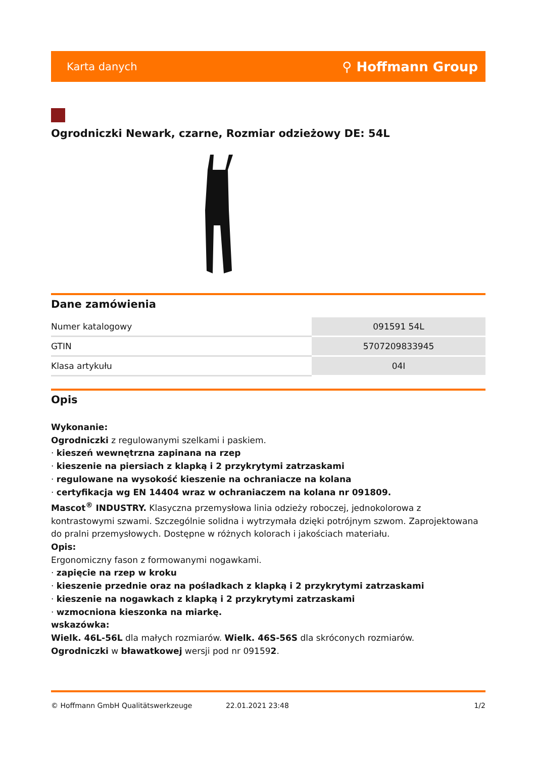Karta danych ⚲ Hoffmann Group
Ogrodniczki Newark, czarne, Rozmiar odzieżowy DE: 54L
Dane zamówienia
| Numer katalogowy | 091591 54L |
| GTIN | 5707209833945 |
| Klasa artykułu | 04I |
Opis
Wykonanie:
Ogrodniczki z regulowanymi szelkami i paskiem.
· kieszeń wewnętrzna zapinana na rzep
· kieszenie na piersiach z klapką i 2 przykrytymi zatrzaskami
· regulowane na wysokość kieszenie na ochraniacze na kolana
· certyfikacja wg EN 14404 wraz w ochraniaczem na kolana nr 091809.
Mascot<sup>®</sup> INDUSTRY. Klasyczna przemysłowa linia odzieży roboczej, jednokolorowa z kontrastowymi szwami. Szczególnie solidna i wytrzymała dzięki potrójnym szwom. Zaprojektowana do pralni przemysłowych. Dostępne w różnych kolorach i jakościach materiału.
Opis:
Ergonomiczny fason z formowanymi nogawkami.
· zapięcie na rzep w kroku
· kieszenie przednie oraz na pośladkach z klapką i 2 przykrytymi zatrzaskami
· kieszenie na nogawkach z klapką i 2 przykrytymi zatrzaskami
· wzmocniona kieszonka na miarkę.
wskazówka:
Wielk. 46L-56L dla małych rozmiarów. Wielk. 46S-56S dla skróconych rozmiarów.
Ogrodniczki w bławatkowej wersji pod nr 091592.
© Hoffmann GmbH Qualitätswerkzeuge 22.01.2021 23:48 1/2